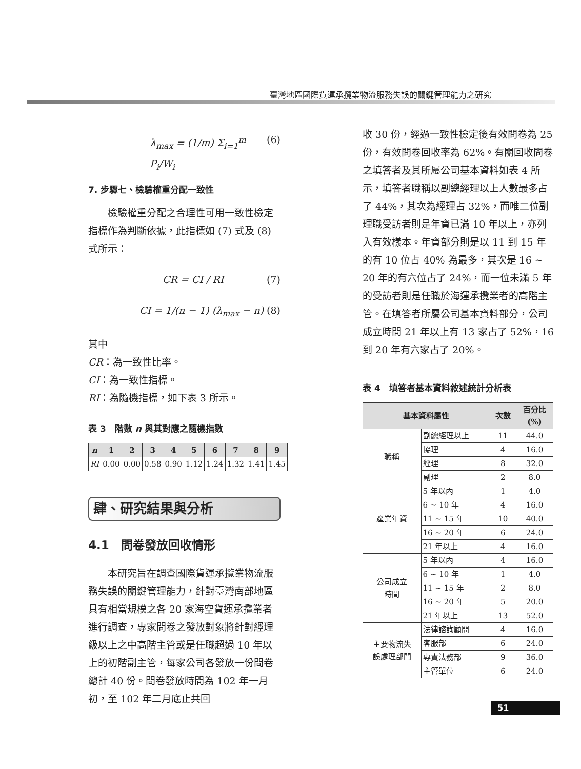臺灣地區國際貨運承攬業物流服務失誤的關鍵管理能力之研究
λ<sub>max</sub> = (1/m) Σ<sub>i=1</sub><sup>m</sup> P<sub>i</sub>/W<sub>i</sub> (6)
7. 步驟七、檢驗權重分配一致性
檢驗權重分配之合理性可用一致性檢定指標作為判斷依據，此指標如 (7) 式及 (8) 式所示：
CR = CI / RI (7)
CI = 1/(n − 1) (λ<sub>max</sub> − n) (8)
其中
CR：為一致性比率。
CI：為一致性指標。
RI：為隨機指標，如下表 3 所示。
表 3　階數 n 與其對應之隨機指數
| n | 1 | 2 | 3 | 4 | 5 | 6 | 7 | 8 | 9 |
| --- | --- | --- | --- | --- | --- | --- | --- | --- | --- |
| RI | 0.00 | 0.00 | 0.58 | 0.90 | 1.12 | 1.24 | 1.32 | 1.41 | 1.45 |
肆、研究結果與分析
4.1　問卷發放回收情形
本研究旨在調查國際貨運承攬業物流服務失誤的關鍵管理能力，針對臺灣南部地區具有相當規模之各 20 家海空貨運承攬業者進行調查，專家問卷之發放對象將針對經理級以上之中高階主管或是任職超過 10 年以上的初階副主管，每家公司各發放一份問卷總計 40 份。問卷發放時間為 102 年一月初，至 102 年二月底止共回
收 30 份，經過一致性檢定後有效問卷為 25 份，有效問卷回收率為 62%。有關回收問卷之填答者及其所屬公司基本資料如表 4 所示，填答者職稱以副總經理以上人數最多占了 44%，其次為經理占 32%，而唯二位副理職受訪者則是年資已滿 10 年以上，亦列入有效樣本。年資部分則是以 11 到 15 年的有 10 位占 40% 為最多，其次是 16 ~ 20 年的有六位占了 24%，而一位未滿 5 年的受訪者則是任職於海運承攬業者的高階主管。在填答者所屬公司基本資料部分，公司成立時間 21 年以上有 13 家占了 52%，16 到 20 年有六家占了 20%。
表 4　填答者基本資料敘述統計分析表
| 基本資料屬性 | | 次數 | 百分比 (%) |
| --- | --- | --- | --- |
| 職稱 | 副總經理以上 | 11 | 44.0 |
| | 協理 | 4 | 16.0 |
| | 經理 | 8 | 32.0 |
| | 副理 | 2 | 8.0 |
| 產業年資 | 5 年以內 | 1 | 4.0 |
| | 6 ~ 10 年 | 4 | 16.0 |
| | 11 ~ 15 年 | 10 | 40.0 |
| | 16 ~ 20 年 | 6 | 24.0 |
| | 21 年以上 | 4 | 16.0 |
| 公司成立 時間 | 5 年以內 | 4 | 16.0 |
| | 6 ~ 10 年 | 1 | 4.0 |
| | 11 ~ 15 年 | 2 | 8.0 |
| | 16 ~ 20 年 | 5 | 20.0 |
| | 21 年以上 | 13 | 52.0 |
| 主要物流失 誤處理部門 | 法律諮詢顧問 | 4 | 16.0 |
| | 客服部 | 6 | 24.0 |
| | 專責法務部 | 9 | 36.0 |
| | 主管單位 | 6 | 24.0 |
51